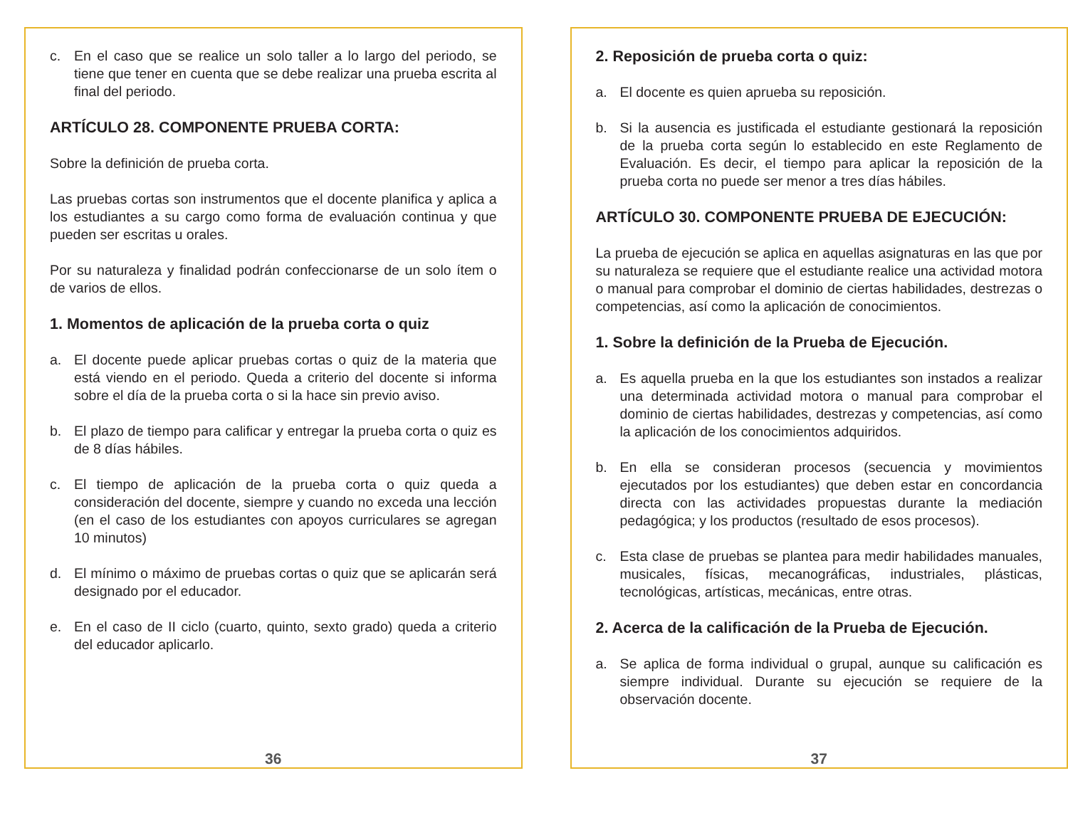c. En el caso que se realice un solo taller a lo largo del periodo, se tiene que tener en cuenta que se debe realizar una prueba escrita al final del periodo.
ARTÍCULO 28. COMPONENTE PRUEBA CORTA:
Sobre la definición de prueba corta.
Las pruebas cortas son instrumentos que el docente planifica y aplica a los estudiantes a su cargo como forma de evaluación continua y que pueden ser escritas u orales.
Por su naturaleza y finalidad podrán confeccionarse de un solo ítem o de varios de ellos.
1. Momentos de aplicación de la prueba corta o quiz
a. El docente puede aplicar pruebas cortas o quiz de la materia que está viendo en el periodo. Queda a criterio del docente si informa sobre el día de la prueba corta o si la hace sin previo aviso.
b. El plazo de tiempo para calificar y entregar la prueba corta o quiz es de 8 días hábiles.
c. El tiempo de aplicación de la prueba corta o quiz queda a consideración del docente, siempre y cuando no exceda una lección (en el caso de los estudiantes con apoyos curriculares se agregan 10 minutos)
d. El mínimo o máximo de pruebas cortas o quiz que se aplicarán será designado por el educador.
e. En el caso de II ciclo (cuarto, quinto, sexto grado) queda a criterio del educador aplicarlo.
36
2. Reposición de prueba corta o quiz:
a. El docente es quien aprueba su reposición.
b. Si la ausencia es justificada el estudiante gestionará la reposición de la prueba corta según lo establecido en este Reglamento de Evaluación. Es decir, el tiempo para aplicar la reposición de la prueba corta no puede ser menor a tres días hábiles.
ARTÍCULO 30. COMPONENTE PRUEBA DE EJECUCIÓN:
La prueba de ejecución se aplica en aquellas asignaturas en las que por su naturaleza se requiere que el estudiante realice una actividad motora o manual para comprobar el dominio de ciertas habilidades, destrezas o competencias, así como la aplicación de conocimientos.
1. Sobre la definición de la Prueba de Ejecución.
a. Es aquella prueba en la que los estudiantes son instados a realizar una determinada actividad motora o manual para comprobar el dominio de ciertas habilidades, destrezas y competencias, así como la aplicación de los conocimientos adquiridos.
b. En ella se consideran procesos (secuencia y movimientos ejecutados por los estudiantes) que deben estar en concordancia directa con las actividades propuestas durante la mediación pedagógica; y los productos (resultado de esos procesos).
c. Esta clase de pruebas se plantea para medir habilidades manuales, musicales, físicas, mecanográficas, industriales, plásticas, tecnológicas, artísticas, mecánicas, entre otras.
2. Acerca de la calificación de la Prueba de Ejecución.
a. Se aplica de forma individual o grupal, aunque su calificación es siempre individual. Durante su ejecución se requiere de la observación docente.
37